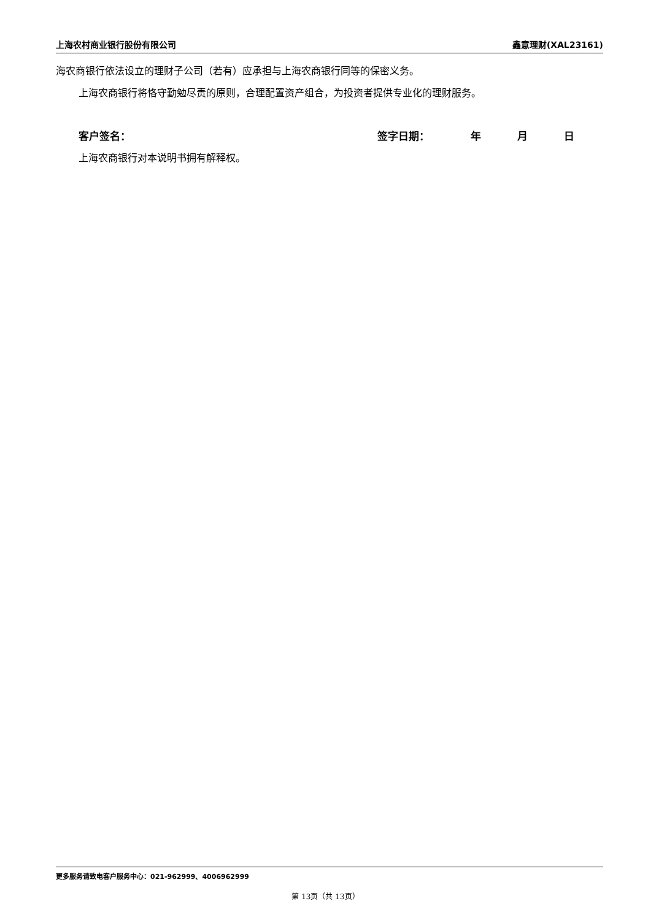上海农村商业银行股份有限公司 鑫意理财(XAL23161)
海农商银行依法设立的理财子公司（若有）应承担与上海农商银行同等的保密义务。
上海农商银行将恪守勤勉尽责的原则，合理配置资产组合，为投资者提供专业化的理财服务。
客户签名： 签字日期： 年 月 日
上海农商银行对本说明书拥有解释权。
更多服务请致电客户服务中心：021-962999、4006962999
第 13页（共 13页）